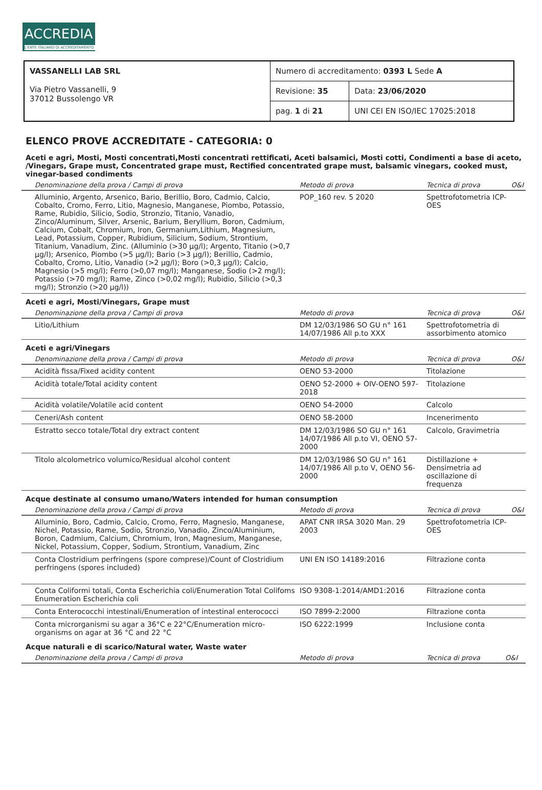ACCREDIA
L'ENTE ITALIANO DI ACCREDITAMENTO
| VASSANELLI LAB SRL Via Pietro Vassanelli, 9 37012 Bussolengo VR | Numero di accreditamento: 0393 L Sede A | |
| | Revisione: 35 | Data: 23/06/2020 |
| | pag. 1 di 21 | UNI CEI EN ISO/IEC 17025:2018 |
ELENCO PROVE ACCREDITATE - CATEGORIA: 0
Aceti e agri, Mosti, Mosti concentrati,Mosti concentrati rettificati, Aceti balsamici, Mosti cotti, Condimenti a base di aceto, /Vinegars, Grape must, Concentrated grape must, Rectified concentrated grape must, balsamic vinegars, cooked must, vinegar-based condiments
| Denominazione della prova / Campi di prova | Metodo di prova | Tecnica di prova | O&I |
| --- | --- | --- | --- |
| Alluminio, Argento, Arsenico, Bario, Berillio, Boro, Cadmio, Calcio, Cobalto, Cromo, Ferro, Litio, Magnesio, Manganese, Piombo, Potassio, Rame, Rubidio, Silicio, Sodio, Stronzio, Titanio, Vanadio, Zinco/Aluminum, Silver, Arsenic, Barium, Beryllium, Boron, Cadmium, Calcium, Cobalt, Chromium, Iron, Germanium,Lithium, Magnesium, Lead, Potassium, Copper, Rubidium, Silicium, Sodium, Strontium, Titanium, Vanadium, Zinc. (Alluminio (>30 µg/l); Argento, Titanio (>0,7 µg/l); Arsenico, Piombo (>5 µg/l); Bario (>3 µg/l); Berillio, Cadmio, Cobalto, Cromo, Litio, Vanadio (>2 µg/l); Boro (>0,3 µg/l); Calcio, Magnesio (>5 mg/l); Ferro (>0,07 mg/l); Manganese, Sodio (>2 mg/l); Potassio (>70 mg/l); Rame, Zinco (>0,02 mg/l); Rubidio, Silicio (>0,3 mg/l); Stronzio (>20 µg/l)) | POP_160 rev. 5 2020 | Spettrofotometria ICP-OES | |
Aceti e agri, Mosti/Vinegars, Grape must
| Denominazione della prova / Campi di prova | Metodo di prova | Tecnica di prova | O&I |
| --- | --- | --- | --- |
| Litio/Lithium | DM 12/03/1986 SO GU n° 161 14/07/1986 All p.to XXX | Spettrofotometria di assorbimento atomico | |
Aceti e agri/Vinegars
| Denominazione della prova / Campi di prova | Metodo di prova | Tecnica di prova | O&I |
| --- | --- | --- | --- |
| Acidità fissa/Fixed acidity content | OENO 53-2000 | Titolazione | |
| Acidità totale/Total acidity content | OENO 52-2000 + OIV-OENO 597-2018 | Titolazione | |
| Acidità volatile/Volatile acid content | OENO 54-2000 | Calcolo | |
| Ceneri/Ash content | OENO 58-2000 | Incenerimento | |
| Estratto secco totale/Total dry extract content | DM 12/03/1986 SO GU n° 161 14/07/1986 All p.to VI, OENO 57-2000 | Calcolo, Gravimetria | |
| Titolo alcolometrico volumico/Residual alcohol content | DM 12/03/1986 SO GU n° 161 14/07/1986 All p.to V, OENO 56-2000 | Distillazione + Densimetria ad oscillazione di frequenza | |
Acque destinate al consumo umano/Waters intended for human consumption
| Denominazione della prova / Campi di prova | Metodo di prova | Tecnica di prova | O&I |
| --- | --- | --- | --- |
| Alluminio, Boro, Cadmio, Calcio, Cromo, Ferro, Magnesio, Manganese, Nichel, Potassio, Rame, Sodio, Stronzio, Vanadio, Zinco/Aluminium, Boron, Cadmium, Calcium, Chromium, Iron, Magnesium, Manganese, Nickel, Potassium, Copper, Sodium, Strontium, Vanadium, Zinc | APAT CNR IRSA 3020 Man. 29 2003 | Spettrofotometria ICP-OES | |
| Conta Clostridium perfringens (spore comprese)/Count of Clostridium perfringens (spores included) | UNI EN ISO 14189:2016 | Filtrazione conta | |
| Conta Coliformi totali, Conta Escherichia coli/Enumeration Total Colifoms Enumeration Escherichia coli | ISO 9308-1:2014/AMD1:2016 | Filtrazione conta | |
| Conta Enterococchi intestinali/Enumeration of intestinal enterococci | ISO 7899-2:2000 | Filtrazione conta | |
| Conta microrganismi su agar a 36°C e 22°C/Enumeration micro-organisms on agar at 36 °C and 22 °C | ISO 6222:1999 | Inclusione conta | |
Acque naturali e di scarico/Natural water, Waste water
| Denominazione della prova / Campi di prova | Metodo di prova | Tecnica di prova | O&I |
| --- | --- | --- | --- |